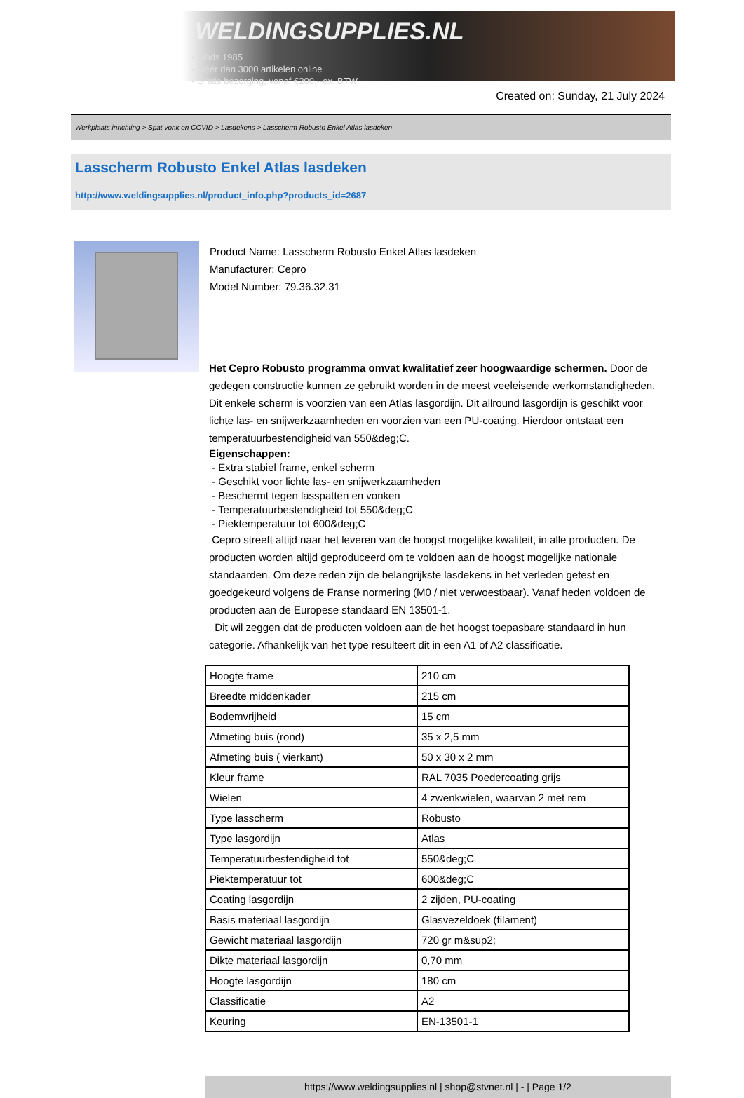WELDINGSUPPLIES.NL
- Sinds 1985
- Méér dan 3000 artikelen online
- Gratis bezorging, vanaf €200,--ex. BTW
Created on: Sunday, 21 July 2024
Werkplaats inrichting > Spat,vonk en COVID > Lasdekens > Lasscherm Robusto Enkel Atlas lasdeken
Lasscherm Robusto Enkel Atlas lasdeken
http://www.weldingsupplies.nl/product_info.php?products_id=2687
Product Name: Lasscherm Robusto Enkel Atlas lasdeken
Manufacturer: Cepro
Model Number: 79.36.32.31
Het Cepro Robusto programma omvat kwalitatief zeer hoogwaardige schermen. Door de gedegen constructie kunnen ze gebruikt worden in de meest veeleisende werkomstandigheden. Dit enkele scherm is voorzien van een Atlas lasgordijn. Dit allround lasgordijn is geschikt voor lichte las- en snijwerkzaamheden en voorzien van een PU-coating. Hierdoor ontstaat een temperatuurbestendigheid van 550&deg;C.
Eigenschappen:
- Extra stabiel frame, enkel scherm
- Geschikt voor lichte las- en snijwerkzaamheden
- Beschermt tegen lasspatten en vonken
- Temperatuurbestendigheid tot 550&deg;C
- Piektemperatuur tot 600&deg;C
Cepro streeft altijd naar het leveren van de hoogst mogelijke kwaliteit, in alle producten. De producten worden altijd geproduceerd om te voldoen aan de hoogst mogelijke nationale standaarden. Om deze reden zijn de belangrijkste lasdekens in het verleden getest en goedgekeurd volgens de Franse normering (M0 / niet verwoestbaar). Vanaf heden voldoen de producten aan de Europese standaard EN 13501-1.
Dit wil zeggen dat de producten voldoen aan de het hoogst toepasbare standaard in hun categorie. Afhankelijk van het type resulteert dit in een A1 of A2 classificatie.
| Hoogte frame | 210 cm |
| Breedte middenkader | 215 cm |
| Bodemvrijheid | 15 cm |
| Afmeting buis (rond) | 35 x 2,5 mm |
| Afmeting buis ( vierkant) | 50 x 30 x 2 mm |
| Kleur frame | RAL 7035 Poedercoating grijs |
| Wielen | 4 zwenkwielen, waarvan 2 met rem |
| Type lasscherm | Robusto |
| Type lasgordijn | Atlas |
| Temperatuurbestendigheid tot | 550&deg;C |
| Piektemperatuur tot | 600&deg;C |
| Coating lasgordijn | 2 zijden, PU-coating |
| Basis materiaal lasgordijn | Glasvezeldoek (filament) |
| Gewicht materiaal lasgordijn | 720 gr m&sup2; |
| Dikte materiaal lasgordijn | 0,70 mm |
| Hoogte lasgordijn | 180 cm |
| Classificatie | A2 |
| Keuring | EN-13501-1 |
https://www.weldingsupplies.nl | shop@stvnet.nl | - | Page 1/2